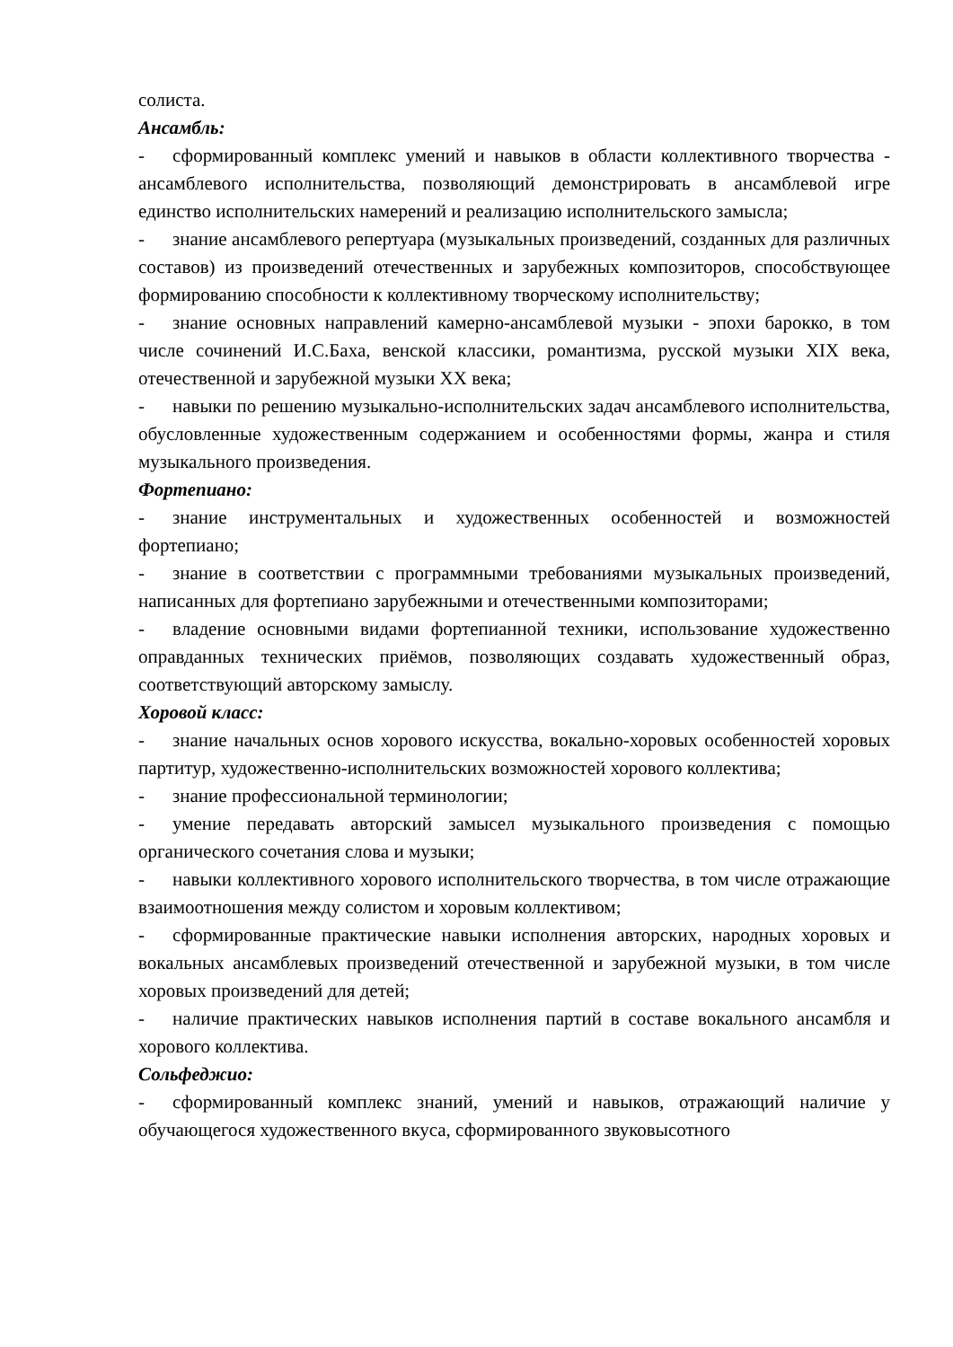солиста.
Ансамбль:
- сформированный комплекс умений и навыков в области коллективного творчества - ансамблевого исполнительства, позволяющий демонстрировать в ансамблевой игре единство исполнительских намерений и реализацию исполнительского замысла;
- знание ансамблевого репертуара (музыкальных произведений, созданных для различных составов) из произведений отечественных и зарубежных композиторов, способствующее формированию способности к коллективному творческому исполнительству;
- знание основных направлений камерно-ансамблевой музыки - эпохи барокко, в том числе сочинений И.С.Баха, венской классики, романтизма, русской музыки XIX века, отечественной и зарубежной музыки XX века;
- навыки по решению музыкально-исполнительских задач ансамблевого исполнительства, обусловленные художественным содержанием и особенностями формы, жанра и стиля музыкального произведения.
Фортепиано:
- знание инструментальных и художественных особенностей и возможностей фортепиано;
- знание в соответствии с программными требованиями музыкальных произведений, написанных для фортепиано зарубежными и отечественными композиторами;
- владение основными видами фортепианной техники, использование художественно оправданных технических приёмов, позволяющих создавать художественный образ, соответствующий авторскому замыслу.
Хоровой класс:
- знание начальных основ хорового искусства, вокально-хоровых особенностей хоровых партитур, художественно-исполнительских возможностей хорового коллектива;
- знание профессиональной терминологии;
- умение передавать авторский замысел музыкального произведения с помощью органического сочетания слова и музыки;
- навыки коллективного хорового исполнительского творчества, в том числе отражающие взаимоотношения между солистом и хоровым коллективом;
- сформированные практические навыки исполнения авторских, народных хоровых и вокальных ансамблевых произведений отечественной и зарубежной музыки, в том числе хоровых произведений для детей;
- наличие практических навыков исполнения партий в составе вокального ансамбля и хорового коллектива.
Сольфеджио:
- сформированный комплекс знаний, умений и навыков, отражающий наличие у обучающегося художественного вкуса, сформированного звуковысотного